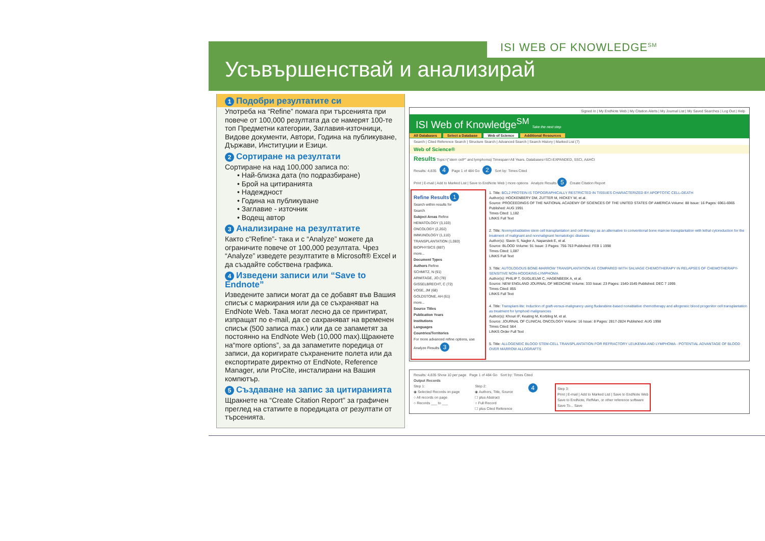ISI WEB OF KNOWLEDGE<sup>SM</sup>
Усъвършенствай и анализирай
1 Подобри резултатите си
Употреба на “Refine” помага при търсенията при повече от 100,000 резултата да се намерят 100-те топ Предметни категории, Заглавия-източници, Видове документи, Автори, Година на публикуване, Държави, Институции и Езици.
2 Сортиране на резултати
Сортиране на над 100,000 записа по:
• Най-близка дата (по подразбиране)
• Брой на цитиранията
• Надеждност
• Година на публикуване
• Заглавие - източник
• Водещ автор
3 Анализиране на резултатите
Както с”Refine”- така и с “Analyze” можете да ограничите повече от 100,000 резултата. Чрез “Analyze” изведете резултатите в Microsoft® Excel и да създайте собствена графика.
4 Изведени записи или “Save to Endnote”
Изведените записи могат да се добавят във Вашия списък с маркирания или да се съхраняват на EndNote Web. Така могат лесно да се принтират, изпращат по е-mail, да се сахраняват на временен списък (500 записа max.) или да се запаметят за постоянно на EndNote Web (10,000 max).Щракнете на“more options”, за да запаметите поредица от записи, да коригирате съхранените полета или да експортирате директно от EndNote, Reference Manager, или ProCite, инсталирани на Вашия компютър.
5 Създаване на запис за цитиранията
Щракнете на “Create Citation Report” за графичен преглед на статиите в поредицата от резултати от търсенията.
Signed In | My EndNote Web | My Citation Alerts | My Journal List | My Saved Searches | Log Out | Help
ISI Web of Knowledge<sup>SM</sup> Take the next step
All Databases Select a Database Web of Science Additional Resources
Search | Cited Reference Search | Structure Search | Advanced Search | Search History | Marked List (7)
Web of Science®
Results Topic=("stem cell*" and lymphoma) Timespan=All Years. Databases=SCI-EXPANDED, SSCI, A&HCI
Results: 4,835 4 Page 1 of 484 Go 2 Sort by: Times Cited
Print | E-mail | Add to Marked List | Save to EndNote Web | more options Analyze Results 5 Create Citation Report
Refine Results 1
Search within results for
Search
Subject Areas Refine
HEMATOLOGY (3,103)
ONCOLOGY (2,202)
IMMUNOLOGY (1,110)
TRANSPLANTATION (1,083)
BIOPHYSICS (887)
more...
Document Types
Authors Refine
SCHMITZ, N (91)
ARMITAGE, JO (78)
GISSELBRECHT, C (72)
VOSE, JM (68)
GOLDSTONE, AH (61)
more...
Source Titles
Publication Years
Institutions
Languages
Countries/Territories
For more advanced refine options, use
Analyze Results 3
1. Title: BCL2 PROTEIN IS TOPOGRAPHICALLY RESTRICTED IN TISSUES CHARACTERIZED BY APOPTOTIC CELL-DEATH
Author(s): HOCKENBERY DM, ZUTTER M, HICKEY W, et al.
Source: PROCEEDINGS OF THE NATIONAL ACADEMY OF SCIENCES OF THE UNITED STATES OF AMERICA Volume: 88 Issue: 16 Pages: 6961-6965 Published: AUG 1991
Times Cited: 1,182
LINKS Full Text
2. Title: Nonmyeloablative stem cell transplantation and cell therapy as an alternative to conventional bone marrow transplantation with lethal cytoreduction for the treatment of malignant and nonmalignant hematologic diseases
Author(s): Slavin S, Nagler A, Naparstek E, et al.
Source: BLOOD Volume: 91 Issue: 3 Pages: 756-763 Published: FEB 1 1998
Times Cited: 1,087
LINKS Full Text
3. Title: AUTOLOGOUS BONE-MARROW TRANSPLANTATION AS COMPARED WITH SALVAGE CHEMOTHERAPY IN RELAPSES OF CHEMOTHERAPY-SENSITIVE NON-HODGKINS-LYMPHOMA
Author(s): PHILIP T, GUGLIELMI C, HAGENBEEK A, et al.
Source: NEW ENGLAND JOURNAL OF MEDICINE Volume: 333 Issue: 23 Pages: 1540-1545 Published: DEC 7 1995
Times Cited: 855
LINKS Full Text
4. Title: Transplant-lite: Induction of graft-versus-malignancy using fludarabine-based nonablative chemotherapy and allogeneic blood progenitor cell transplantation as treatment for lymphoid malignancies
Author(s): Khouri IF, Keating M, Korbling M, et al.
Source: JOURNAL OF CLINICAL ONCOLOGY Volume: 16 Issue: 8 Pages: 2817-2824 Published: AUG 1998
Times Cited: 564
LINKS Order Full Text
5. Title: ALLOGENEIC BLOOD STEM-CELL TRANSPLANTATION FOR REFRACTORY LEUKEMIA AND LYMPHOMA - POTENTIAL ADVANTAGE OF BLOOD OVER MARROW ALLOGRAFTS
Results: 4,835 Show 10 per page Page 1 of 484 Go Sort by: Times Cited
Output Records
Step 1:
◉ Selected Records on page
○ All records on page
○ Records ___ to ___
Step 2:
◉ Authors, Title, Source
☐ plus Abstract
○ Full Record
☐ plus Cited Reference
4
Step 3:
Print | E-mail | Add to Marked List | Save to EndNote Web
Save to EndNote, RefMan, or other reference software
Save To... Save